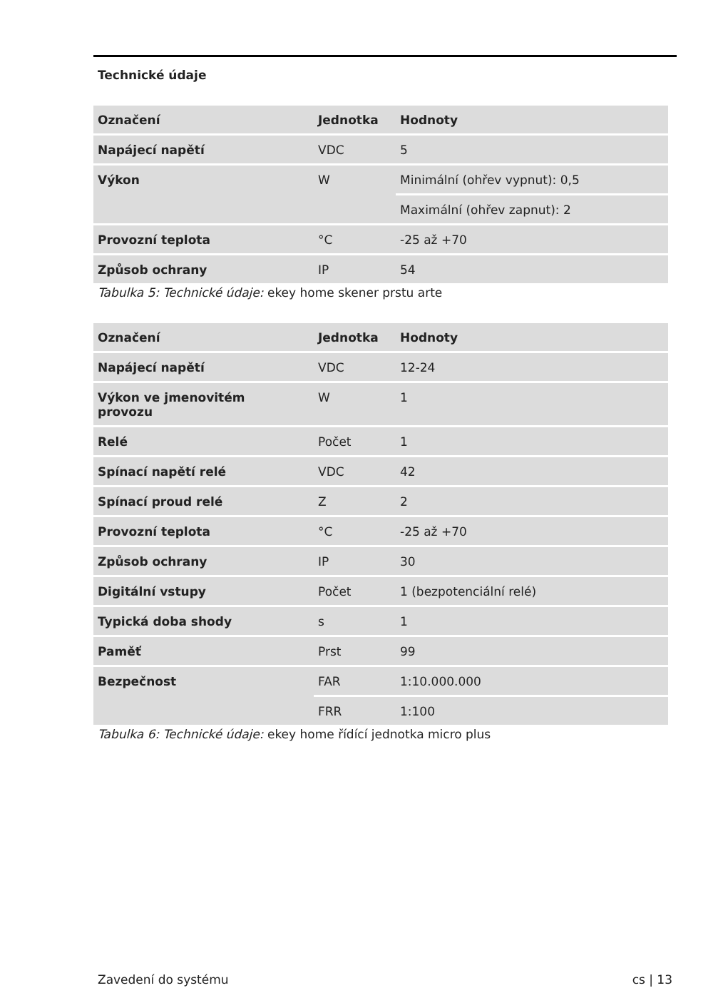Technické údaje
| Označení | Jednotka | Hodnoty |
| --- | --- | --- |
| Napájecí napětí | VDC | 5 |
| Výkon | W | Minimální (ohřev vypnut): 0,5 |
| | | Maximální (ohřev zapnut): 2 |
| Provozní teplota | °C | -25 až +70 |
| Způsob ochrany | IP | 54 |
Tabulka 5: Technické údaje: ekey home skener prstu arte
| Označení | Jednotka | Hodnoty |
| --- | --- | --- |
| Napájecí napětí | VDC | 12-24 |
| Výkon ve jmenovitém provozu | W | 1 |
| Relé | Počet | 1 |
| Spínací napětí relé | VDC | 42 |
| Spínací proud relé | Z | 2 |
| Provozní teplota | °C | -25 až +70 |
| Způsob ochrany | IP | 30 |
| Digitální vstupy | Počet | 1 (bezpotenciální relé) |
| Typická doba shody | s | 1 |
| Paměť | Prst | 99 |
| Bezpečnost | FAR | 1:10.000.000 |
| | FRR | 1:100 |
Tabulka 6: Technické údaje: ekey home řídící jednotka micro plus
Zavedení do systému cs | 13